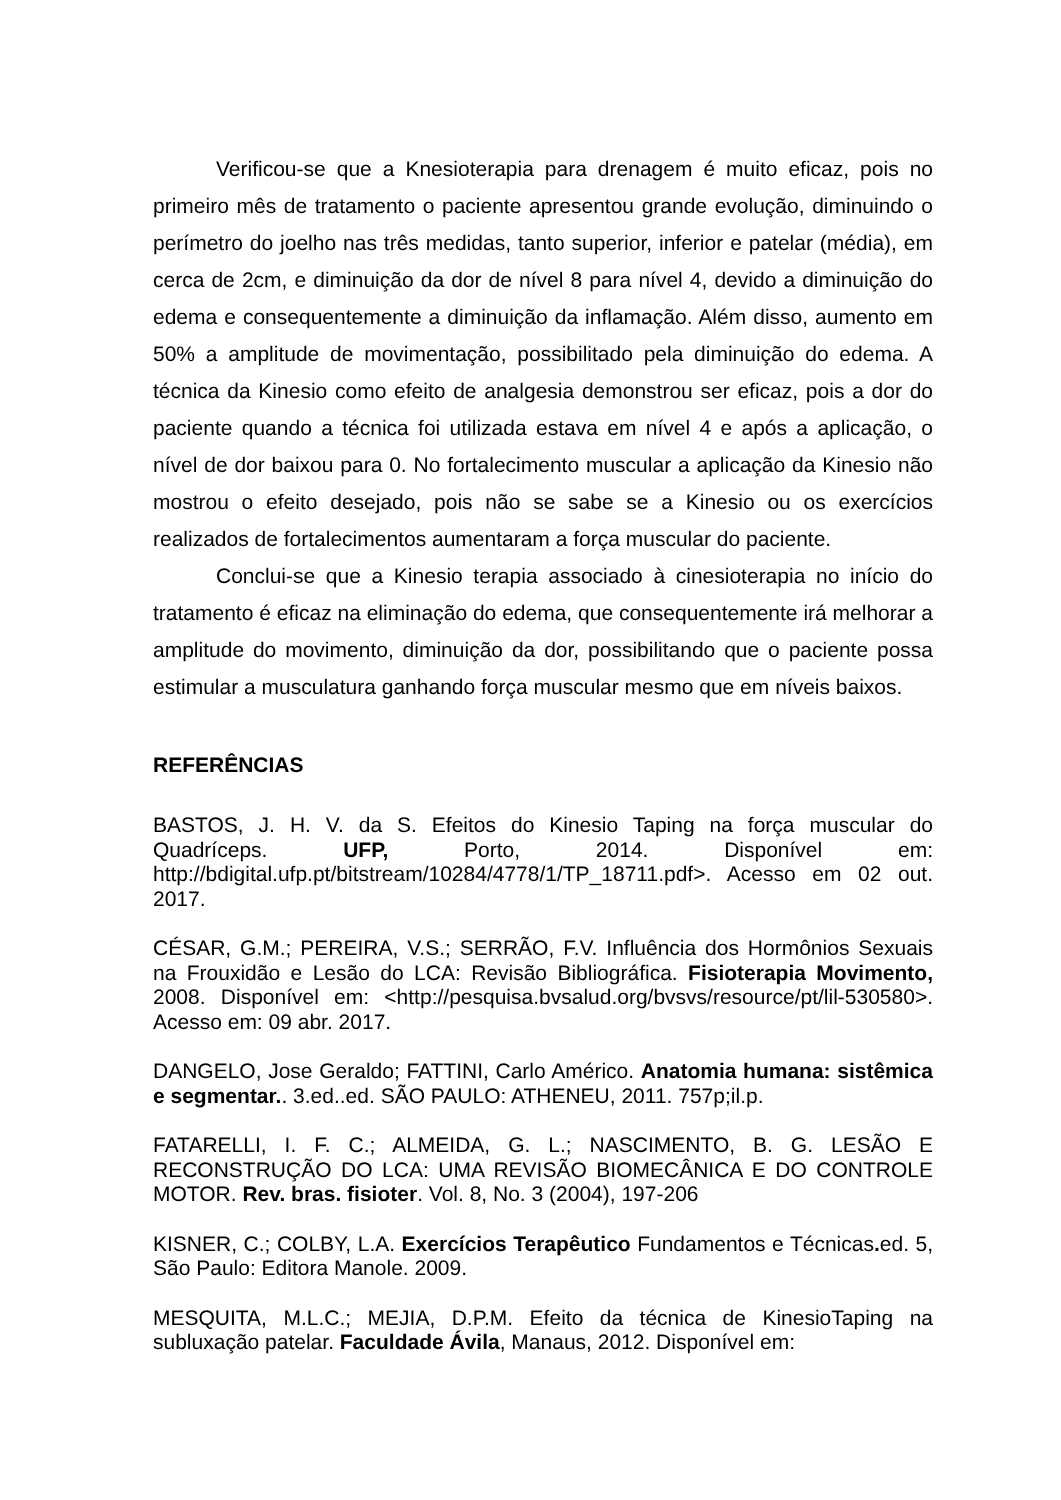Verificou-se que a Knesioterapia para drenagem é muito eficaz, pois no primeiro mês de tratamento o paciente apresentou grande evolução, diminuindo o perímetro do joelho nas três medidas, tanto superior, inferior e patelar (média), em cerca de 2cm, e diminuição da dor de nível 8 para nível 4, devido a diminuição do edema e consequentemente a diminuição da inflamação. Além disso, aumento em 50% a amplitude de movimentação, possibilitado pela diminuição do edema. A técnica da Kinesio como efeito de analgesia demonstrou ser eficaz, pois a dor do paciente quando a técnica foi utilizada estava em nível 4 e após a aplicação, o nível de dor baixou para 0. No fortalecimento muscular a aplicação da Kinesio não mostrou o efeito desejado, pois não se sabe se a Kinesio ou os exercícios realizados de fortalecimentos aumentaram a força muscular do paciente.
Conclui-se que a Kinesio terapia associado à cinesioterapia no início do tratamento é eficaz na eliminação do edema, que consequentemente irá melhorar a amplitude do movimento, diminuição da dor, possibilitando que o paciente possa estimular a musculatura ganhando força muscular mesmo que em níveis baixos.
REFERÊNCIAS
BASTOS, J. H. V. da S. Efeitos do Kinesio Taping na força muscular do Quadríceps. UFP, Porto, 2014. Disponível em: http://bdigital.ufp.pt/bitstream/10284/4778/1/TP_18711.pdf>. Acesso em 02 out. 2017.
CÉSAR, G.M.; PEREIRA, V.S.; SERRÃO, F.V. Influência dos Hormônios Sexuais na Frouxidão e Lesão do LCA: Revisão Bibliográfica. Fisioterapia Movimento, 2008. Disponível em: <http://pesquisa.bvsalud.org/bvsvs/resource/pt/lil-530580>. Acesso em: 09 abr. 2017.
DANGELO, Jose Geraldo; FATTINI, Carlo Américo. Anatomia humana: sistêmica e segmentar.. 3.ed..ed. SÃO PAULO: ATHENEU, 2011. 757p;il.p.
FATARELLI, I. F. C.; ALMEIDA, G. L.; NASCIMENTO, B. G. LESÃO E RECONSTRUÇÃO DO LCA: UMA REVISÃO BIOMECÂNICA E DO CONTROLE MOTOR. Rev. bras. fisioter. Vol. 8, No. 3 (2004), 197-206
KISNER, C.; COLBY, L.A. Exercícios Terapêutico Fundamentos e Técnicas. ed. 5, São Paulo: Editora Manole. 2009.
MESQUITA, M.L.C.; MEJIA, D.P.M. Efeito da técnica de KinesioTaping na subluxação patelar. Faculdade Ávila, Manaus, 2012. Disponível em: